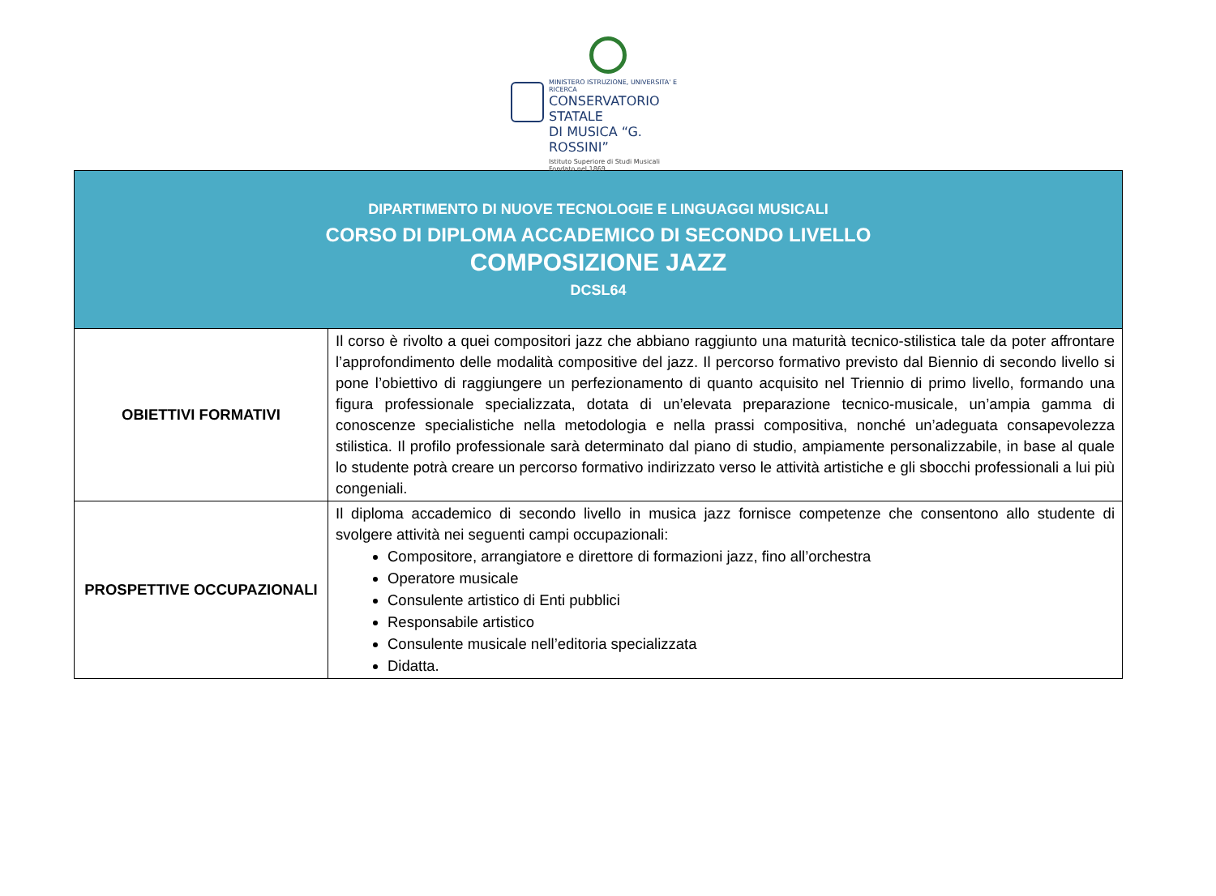MINISTERO ISTRUZIONE, UNIVERSITA' E RICERCA
CONSERVATORIO STATALE
DI MUSICA “G. ROSSINI”
Istituto Superiore di Studi Musicali
Fondato nel 1869
| DIPARTIMENTO DI NUOVE TECNOLOGIE E LINGUAGGI MUSICALI CORSO DI DIPLOMA ACCADEMICO DI SECONDO LIVELLO COMPOSIZIONE JAZZ DCSL64 | |
| OBIETTIVI FORMATIVI | Il corso è rivolto a quei compositori jazz che abbiano raggiunto una maturità tecnico-stilistica tale da poter affrontare l’approfondimento delle modalità compositive del jazz. Il percorso formativo previsto dal Biennio di secondo livello si pone l’obiettivo di raggiungere un perfezionamento di quanto acquisito nel Triennio di primo livello, formando una figura professionale specializzata, dotata di un’elevata preparazione tecnico-musicale, un’ampia gamma di conoscenze specialistiche nella metodologia e nella prassi compositiva, nonché un’adeguata consapevolezza stilistica. Il profilo professionale sarà determinato dal piano di studio, ampiamente personalizzabile, in base al quale lo studente potrà creare un percorso formativo indirizzato verso le attività artistiche e gli sbocchi professionali a lui più congeniali. |
| PROSPETTIVE OCCUPAZIONALI | Il diploma accademico di secondo livello in musica jazz fornisce competenze che consentono allo studente di svolgere attività nei seguenti campi occupazionali: Compositore, arrangiatore e direttore di formazioni jazz, fino all’orchestra Operatore musicale Consulente artistico di Enti pubblici Responsabile artistico Consulente musicale nell’editoria specializzata Didatta. |